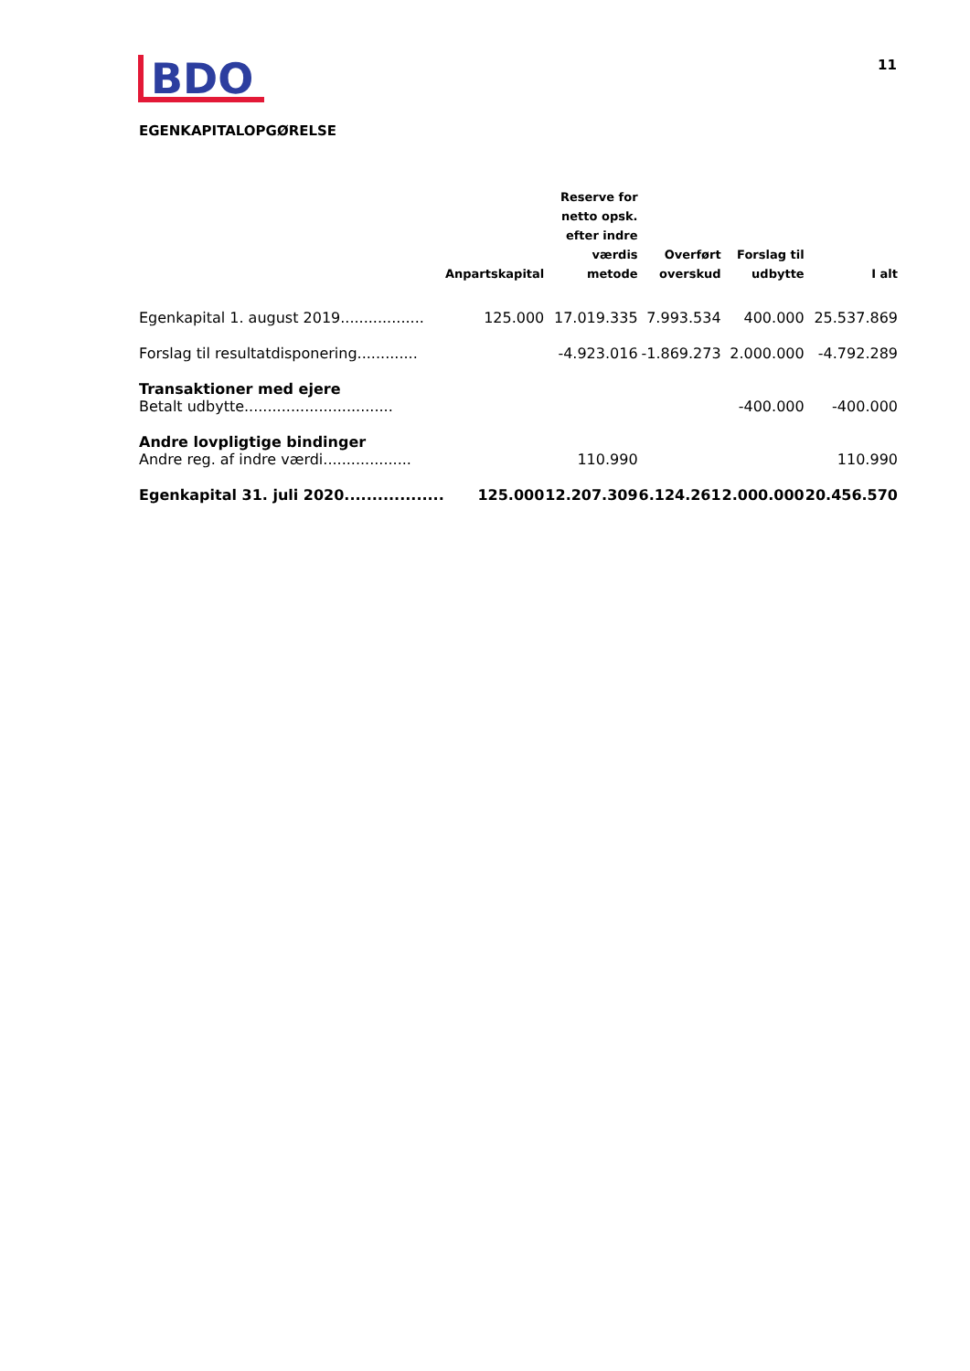BDO
11
EGENKAPITALOPGØRELSE
| | Anpartskapital | Reserve for netto opsk. efter indre værdis metode | Overført overskud | Forslag til udbytte | I alt |
| --- | --- | --- | --- | --- | --- |
| Egenkapital 1. august 2019.................. | 125.000 | 17.019.335 | 7.993.534 | 400.000 | 25.537.869 |
| Forslag til resultatdisponering............. | | -4.923.016 | -1.869.273 | 2.000.000 | -4.792.289 |
| Transaktioner med ejere | | | | | |
| Betalt udbytte................................ | | | | -400.000 | -400.000 |
| Andre lovpligtige bindinger | | | | | |
| Andre reg. af indre værdi................... | | 110.990 | | | 110.990 |
| Egenkapital 31. juli 2020.................. | 125.000 | 12.207.309 | 6.124.261 | 2.000.000 | 20.456.570 |